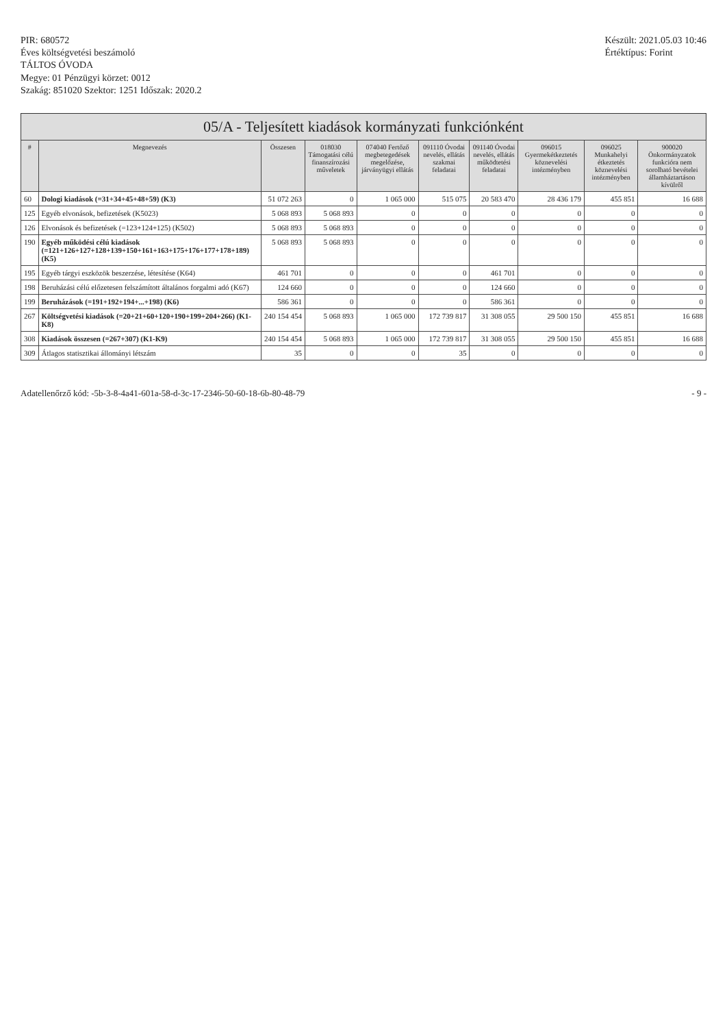PIR: 680572
Éves költségvetési beszámoló
TÁLTOS ÓVODA
Megye: 01 Pénzügyi körzet: 0012
Szakág: 851020 Szektor: 1251 Időszak: 2020.2
Készült: 2021.05.03 10:46
Értéktípus: Forint
05/A - Teljesített kiadások kormányzati funkciónként
| # | Megnevezés | Összesen | 018030 Támogatási célú finanszírozási műveletek | 074040 Fertőző megbetegedések megelőzése, járványügyi ellátás | 091110 Óvodai nevelés, ellátás szakmai feladatai | 091140 Óvodai nevelés, ellátás működtetési feladatai | 096015 Gyermekétkeztetés köznevelési intézményben | 096025 Munkahelyi étkeztetés köznevelési intézményben | 900020 Önkormányzatok funkcióra nem sorolható bevételei államháztartáson kívülről |
| --- | --- | --- | --- | --- | --- | --- | --- | --- | --- |
| 60 | Dologi kiadások (=31+34+45+48+59) (K3) | 51 072 263 | 0 | 1 065 000 | 515 075 | 20 583 470 | 28 436 179 | 455 851 | 16 688 |
| 125 | Egyéb elvonások, befizetések (K5023) | 5 068 893 | 5 068 893 | 0 | 0 | 0 | 0 | 0 | 0 |
| 126 | Elvonások és befizetések (=123+124+125) (K502) | 5 068 893 | 5 068 893 | 0 | 0 | 0 | 0 | 0 | 0 |
| 190 | Egyéb működési célú kiadások (=121+126+127+128+139+150+161+163+175+176+177+178+189) (K5) | 5 068 893 | 5 068 893 | 0 | 0 | 0 | 0 | 0 | 0 |
| 195 | Egyéb tárgyi eszközök beszerzése, létesítése (K64) | 461 701 | 0 | 0 | 0 | 461 701 | 0 | 0 | 0 |
| 198 | Beruházási célú előzetesen felszámított általános forgalmi adó (K67) | 124 660 | 0 | 0 | 0 | 124 660 | 0 | 0 | 0 |
| 199 | Beruházások (=191+192+194+...+198) (K6) | 586 361 | 0 | 0 | 0 | 586 361 | 0 | 0 | 0 |
| 267 | Költségvetési kiadások (=20+21+60+120+190+199+204+266) (K1-K8) | 240 154 454 | 5 068 893 | 1 065 000 | 172 739 817 | 31 308 055 | 29 500 150 | 455 851 | 16 688 |
| 308 | Kiadások összesen (=267+307) (K1-K9) | 240 154 454 | 5 068 893 | 1 065 000 | 172 739 817 | 31 308 055 | 29 500 150 | 455 851 | 16 688 |
| 309 | Átlagos statisztikai állományi létszám | 35 | 0 | 0 | 35 | 0 | 0 | 0 | 0 |
Adatellenőrző kód: -5b-3-8-4a41-601a-58-d-3c-17-2346-50-60-18-6b-80-48-79
- 9 -